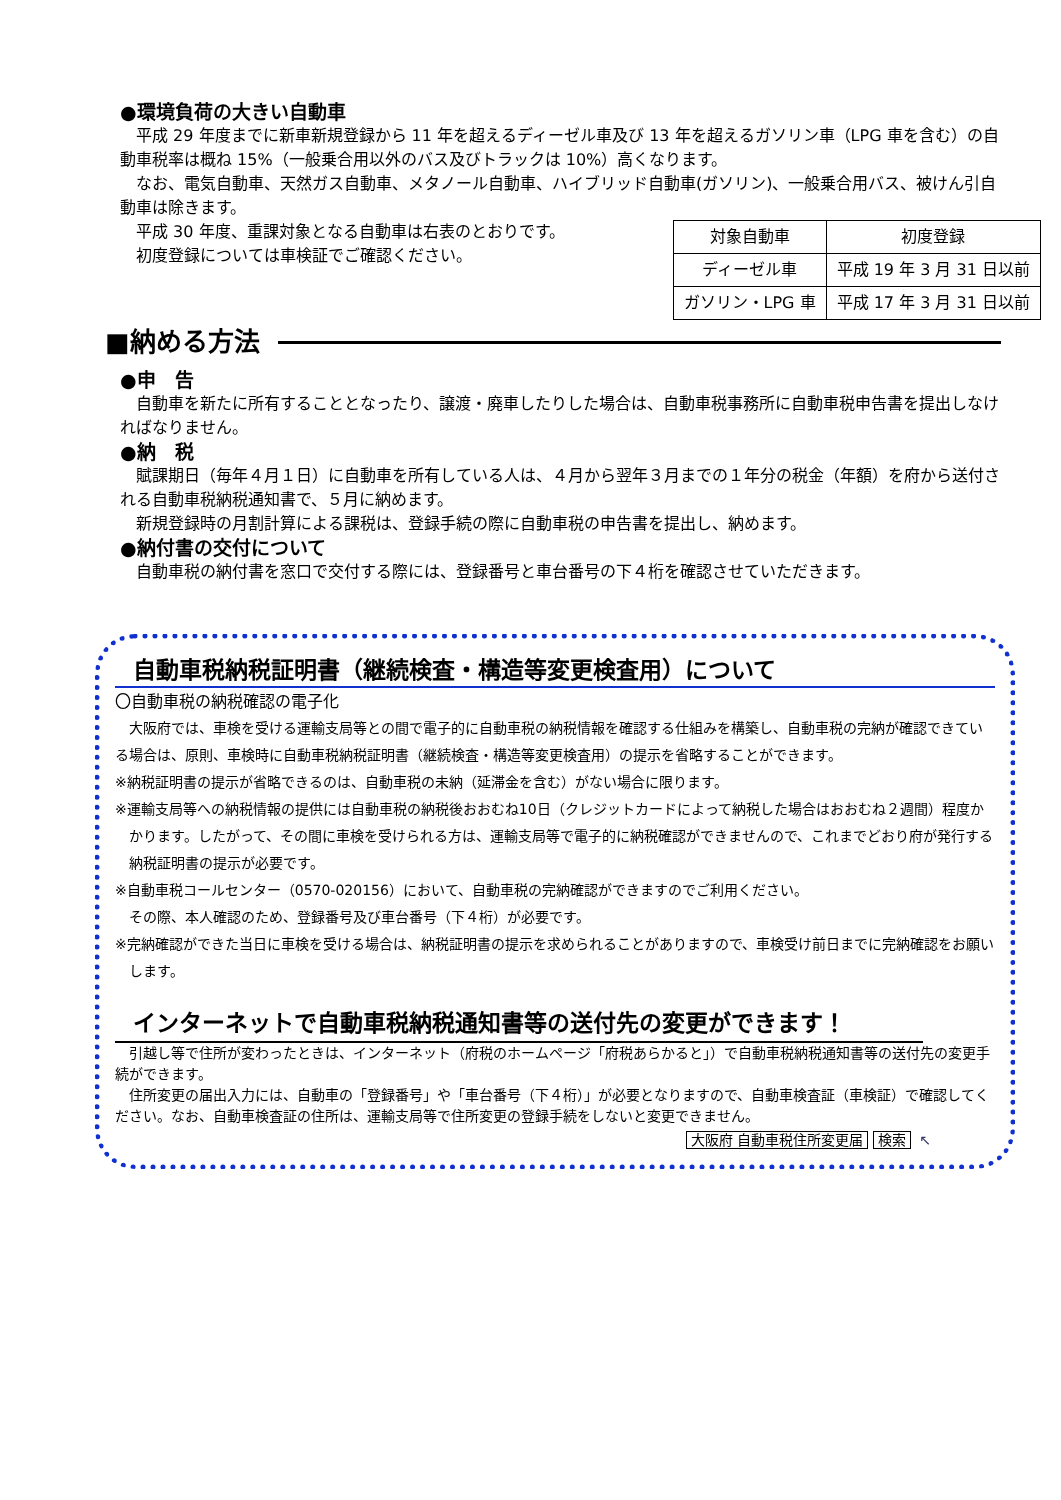●環境負荷の大きい自動車
平成 29 年度までに新車新規登録から 11 年を超えるディーゼル車及び 13 年を超えるガソリン車（LPG 車を含む）の自動車税率は概ね 15%（一般乗合用以外のバス及びトラックは 10%）高くなります。
なお、電気自動車、天然ガス自動車、メタノール自動車、ハイブリッド自動車(ガソリン)、一般乗合用バス、被けん引自動車は除きます。
平成 30 年度、重課対象となる自動車は右表のとおりです。
初度登録については車検証でご確認ください。
| 対象自動車 | 初度登録 |
| ディーゼル車 | 平成 19 年 3 月 31 日以前 |
| ガソリン・LPG 車 | 平成 17 年 3 月 31 日以前 |
■納める方法
●申　告
自動車を新たに所有することとなったり、譲渡・廃車したりした場合は、自動車税事務所に自動車税申告書を提出しなければなりません。
●納　税
賦課期日（毎年４月１日）に自動車を所有している人は、４月から翌年３月までの１年分の税金（年額）を府から送付される自動車税納税通知書で、５月に納めます。
新規登録時の月割計算による課税は、登録手続の際に自動車税の申告書を提出し、納めます。
●納付書の交付について
自動車税の納付書を窓口で交付する際には、登録番号と車台番号の下４桁を確認させていただきます。
自動車税納税証明書（継続検査・構造等変更検査用）について
〇自動車税の納税確認の電子化
大阪府では、車検を受ける運輸支局等との間で電子的に自動車税の納税情報を確認する仕組みを構築し、自動車税の完納が確認できている場合は、原則、車検時に自動車税納税証明書（継続検査・構造等変更検査用）の提示を省略することができます。
※納税証明書の提示が省略できるのは、自動車税の未納（延滞金を含む）がない場合に限ります。
※運輸支局等への納税情報の提供には自動車税の納税後おおむね10日（クレジットカードによって納税した場合はおおむね２週間）程度かかります。したがって、その間に車検を受けられる方は、運輸支局等で電子的に納税確認ができませんので、これまでどおり府が発行する納税証明書の提示が必要です。
※自動車税コールセンター（0570-020156）において、自動車税の完納確認ができますのでご利用ください。
その際、本人確認のため、登録番号及び車台番号（下４桁）が必要です。
※完納確認ができた当日に車検を受ける場合は、納税証明書の提示を求められることがありますので、車検受け前日までに完納確認をお願いします。
インターネットで自動車税納税通知書等の送付先の変更ができます！
引越し等で住所が変わったときは、インターネット（府税のホームページ「府税あらかると」）で自動車税納税通知書等の送付先の変更手続ができます。
住所変更の届出入力には、自動車の「登録番号」や「車台番号（下４桁）」が必要となりますので、自動車検査証（車検証）で確認してください。なお、自動車検査証の住所は、運輸支局等で住所変更の登録手続をしないと変更できません。
大阪府 自動車税住所変更届 検索 ↖